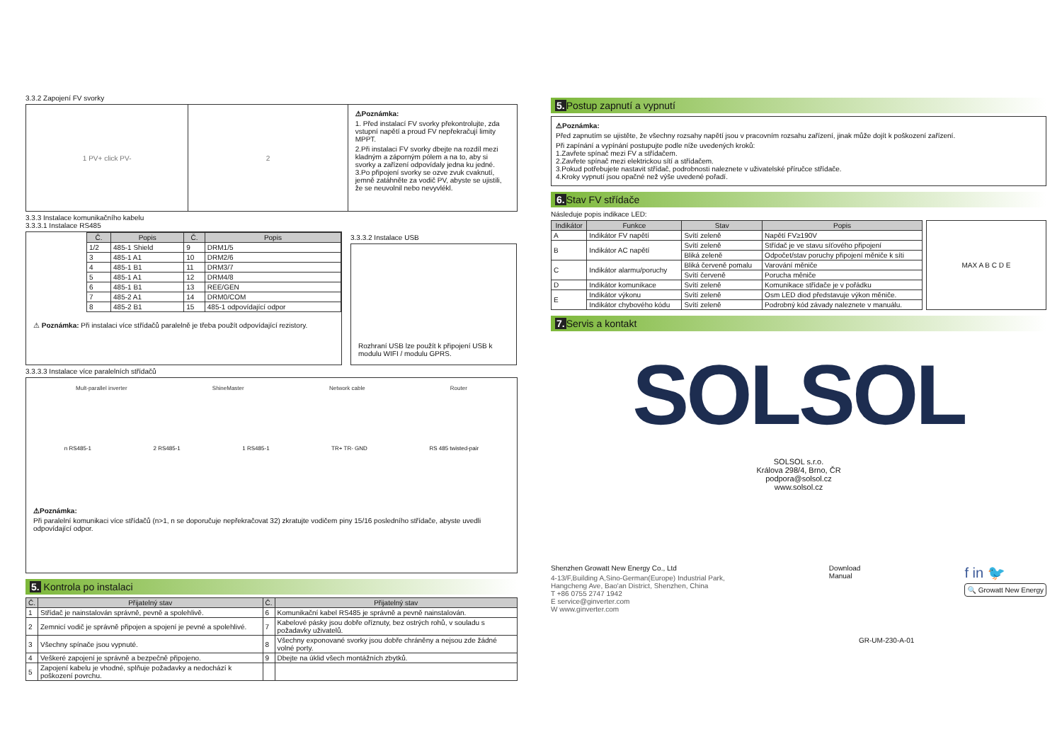3.3.2 Zapojení FV svorky
1 PV+ click PV- 2
⚠Poznámka:
1. Před instalací FV svorky překontrolujte, zda vstupní napětí a proud FV nepřekračují limity MPPT.
2.Při instalaci FV svorky dbejte na rozdíl mezi kladným a záporným pólem a na to, aby si svorky a zařízení odpovídaly jedna ku jedné.
3.Po připojení svorky se ozve zvuk cvaknutí, jemně zatáhněte za vodič PV, abyste se ujistili, že se neuvolnil nebo nevyvlékl.
3.3.3 Instalace komunikačního kabelu
3.3.3.1 Instalace RS485
| Č. | Popis | Č. | Popis |
| --- | --- | --- | --- |
| 1/2 | 485-1 Shield | 9 | DRM1/5 |
| 3 | 485-1 A1 | 10 | DRM2/6 |
| 4 | 485-1 B1 | 11 | DRM3/7 |
| 5 | 485-1 A1 | 12 | DRM4/8 |
| 6 | 485-1 B1 | 13 | REE/GEN |
| 7 | 485-2 A1 | 14 | DRM0/COM |
| 8 | 485-2 B1 | 15 | 485-1 odpovídající odpor |
⚠ Poznámka: Při instalaci více střídačů paralelně je třeba použít odpovídající rezistory.
3.3.3.2 Instalace USB
Rozhraní USB lze použít k připojení USB k modulu WIFI / modulu GPRS.
3.3.3.3 Instalace více paralelních střídačů
Mult-parallel inverter ShineMaster Network cable Router
n RS485-1 2 RS485-1 1 RS485-1 TR+ TR- GND RS 485 twisted-pair
⚠Poznámka:
Při paralelní komunikaci více střídačů (n>1, n se doporučuje nepřekračovat 32) zkratujte vodičem piny 15/16 posledního střídače, abyste uvedli odpovídající odpor.
5. Kontrola po instalaci
| Č. | Přijatelný stav | Č. | Přijatelný stav |
| --- | --- | --- | --- |
| 1 | Střídač je nainstalován správně, pevně a spolehlivě. | 6 | Komunikační kabel RS485 je správně a pevně nainstalován. |
| 2 | Zemnicí vodič je správně připojen a spojení je pevné a spolehlivé. | 7 | Kabelové pásky jsou dobře oříznuty, bez ostrých rohů, v souladu s požadavky uživatelů. |
| 3 | Všechny spínače jsou vypnuté. | 8 | Všechny exponované svorky jsou dobře chráněny a nejsou zde žádné volné porty. |
| 4 | Veškeré zapojení je správně a bezpečně připojeno. | 9 | Dbejte na úklid všech montážních zbytků. |
| 5 | Zapojení kabelu je vhodné, splňuje požadavky a nedochází k poškození povrchu. | | |
5. Postup zapnutí a vypnutí
⚠Poznámka:
Před zapnutím se ujistěte, že všechny rozsahy napětí jsou v pracovním rozsahu zařízení, jinak může dojít k poškození zařízení.
Při zapínání a vypínání postupujte podle níže uvedených kroků:
1.Zavřete spínač mezi FV a střídačem.
2.Zavřete spínač mezi elektrickou sítí a střídačem.
3.Pokud potřebujete nastavit střídač, podrobnosti naleznete v uživatelské příručce střídače.
4.Kroky vypnutí jsou opačné než výše uvedené pořadí.
6. Stav FV střídače
Následuje popis indikace LED:
| Indikátor | Funkce | Stav | Popis |
| --- | --- | --- | --- |
| A | Indikátor FV napětí | Svítí zeleně | Napětí FV≥190V |
| B | Indikátor AC napětí | Svítí zeleně | Střídač je ve stavu síťového připojení |
| | | Bliká zeleně | Odpočet/stav poruchy připojení měniče k síti |
| C | Indikátor alarmu/poruchy | Bliká červeně pomalu | Varování měniče |
| | | Svítí červeně | Porucha měniče |
| D | Indikátor komunikace | Svítí zeleně | Komunikace střídače je v pořádku |
| E | Indikátor výkonu | Svítí zeleně | Osm LED diod představuje výkon měniče. |
| | Indikátor chybového kódu | Svítí zeleně | Podrobný kód závady naleznete v manuálu. |
MAX A B C D E
7. Servis a kontakt
SOLSOL
SOLSOL s.r.o.
Králova 298/4, Brno, ČR
podpora@solsol.cz
www.solsol.cz
Shenzhen Growatt New Energy Co., Ltd
4-13/F,Building A,Sino-German(Europe) Industrial Park,
Hangcheng Ave, Bao'an District, Shenzhen, China
T +86 0755 2747 1942
E service@ginverter.com
W www.ginverter.com
Download
Manual
f in 🐦
🔍 Growatt New Energy
GR-UM-230-A-01